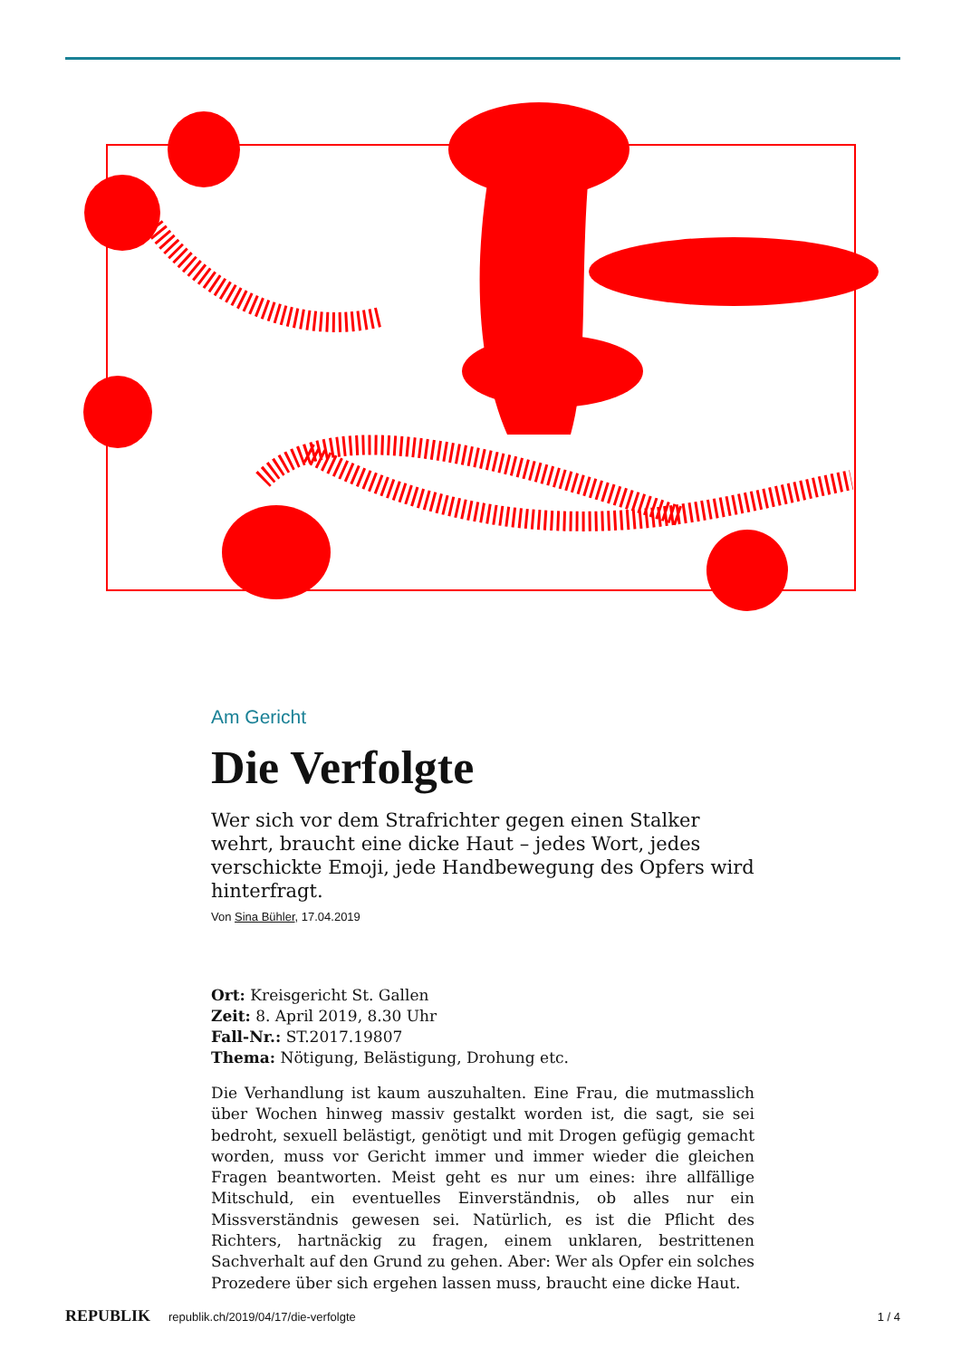Am Gericht
Die Verfolgte
Wer sich vor dem Strafrichter gegen einen Stalker wehrt, braucht eine dicke Haut – jedes Wort, jedes verschickte Emoji, jede Handbewegung des Opfers wird hinterfragt.
Von Sina Bühler, 17.04.2019
Ort: Kreisgericht St. Gallen
Zeit: 8. April 2019, 8.30 Uhr
Fall-Nr.: ST.2017.19807
Thema: Nötigung, Belästigung, Drohung etc.
Die Verhandlung ist kaum auszuhalten. Eine Frau, die mutmasslich über Wochen hinweg massiv gestalkt worden ist, die sagt, sie sei bedroht, sexuell belästigt, genötigt und mit Drogen gefügig gemacht worden, muss vor Gericht immer und immer wieder die gleichen Fragen beantworten. Meist geht es nur um eines: ihre allfällige Mitschuld, ein eventuelles Einverständnis, ob alles nur ein Missverständnis gewesen sei. Natürlich, es ist die Pflicht des Richters, hartnäckig zu fragen, einem unklaren, bestrittenen Sachverhalt auf den Grund zu gehen. Aber: Wer als Opfer ein solches Prozedere über sich ergehen lassen muss, braucht eine dicke Haut.
REPUBLIK republik.ch/2019/04/17/die-verfolgte 1 / 4